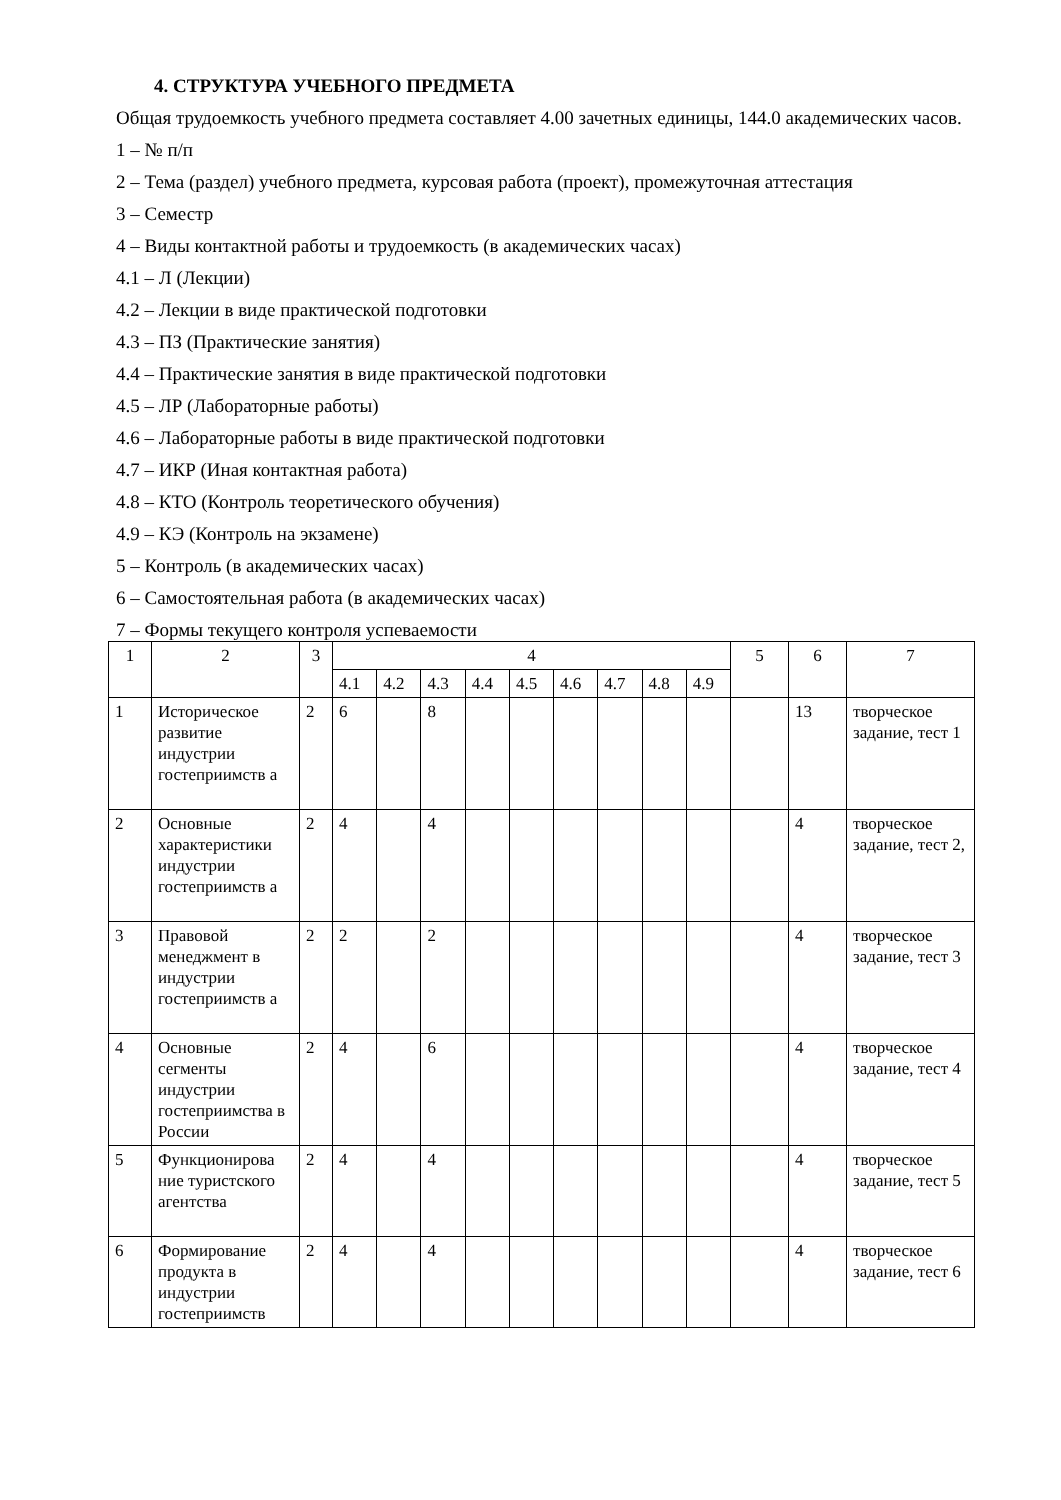4. СТРУКТУРА УЧЕБНОГО ПРЕДМЕТА
Общая трудоемкость учебного предмета составляет 4.00 зачетных единицы, 144.0 академических часов.
1 – № п/п
2 – Тема (раздел) учебного предмета, курсовая работа (проект), промежуточная аттестация
3 – Семестр
4 – Виды контактной работы и трудоемкость (в академических часах)
4.1 – Л (Лекции)
4.2 – Лекции в виде практической подготовки
4.3 – ПЗ (Практические занятия)
4.4 – Практические занятия в виде практической подготовки
4.5 – ЛР (Лабораторные работы)
4.6 – Лабораторные работы в виде практической подготовки
4.7 – ИКР (Иная контактная работа)
4.8 – КТО (Контроль теоретического обучения)
4.9 – КЭ (Контроль на экзамене)
5 – Контроль (в академических часах)
6 – Самостоятельная работа (в академических часах)
7 – Формы текущего контроля успеваемости
| 1 | 2 | 3 | 4 | | | | | | | | | 5 | 6 | 7 |
| | | | 4.1 | 4.2 | 4.3 | 4.4 | 4.5 | 4.6 | 4.7 | 4.8 | 4.9 | | | |
| 1 | Историческое развитие индустрии гостеприимств а | 2 | 6 | | 8 | | | | | | | | 13 | творческое задание, тест 1 |
| 2 | Основные характеристики индустрии гостеприимств а | 2 | 4 | | 4 | | | | | | | | 4 | творческое задание, тест 2, |
| 3 | Правовой менеджмент в индустрии гостеприимств а | 2 | 2 | | 2 | | | | | | | | 4 | творческое задание, тест 3 |
| 4 | Основные сегменты индустрии гостеприимства в России | 2 | 4 | | 6 | | | | | | | | 4 | творческое задание, тест 4 |
| 5 | Функционирова ние туристского агентства | 2 | 4 | | 4 | | | | | | | | 4 | творческое задание, тест 5 |
| 6 | Формирование продукта в индустрии гостеприимств | 2 | 4 | | 4 | | | | | | | | 4 | творческое задание, тест 6 |